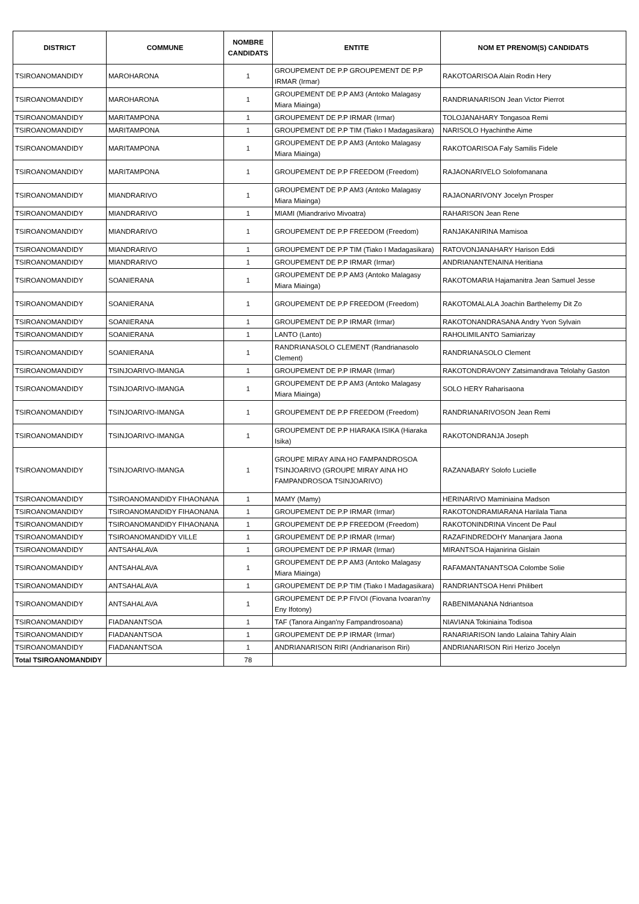| DISTRICT | COMMUNE | NOMBRE CANDIDATS | ENTITE | NOM ET PRENOM(S) CANDIDATS |
| --- | --- | --- | --- | --- |
| TSIROANOMANDIDY | MAROHARONA | 1 | GROUPEMENT DE P.P GROUPEMENT DE P.P IRMAR (Irmar) | RAKOTOARISOA Alain Rodin Hery |
| TSIROANOMANDIDY | MAROHARONA | 1 | GROUPEMENT DE P.P AM3 (Antoko Malagasy Miara Miainga) | RANDRIANARISON Jean Victor Pierrot |
| TSIROANOMANDIDY | MARITAMPONA | 1 | GROUPEMENT DE P.P IRMAR (Irmar) | TOLOJANAHARY Tongasoa Remi |
| TSIROANOMANDIDY | MARITAMPONA | 1 | GROUPEMENT DE P.P TIM (Tiako I Madagasikara) | NARISOLO Hyachinthe Aime |
| TSIROANOMANDIDY | MARITAMPONA | 1 | GROUPEMENT DE P.P AM3 (Antoko Malagasy Miara Miainga) | RAKOTOARISOA Faly Samilis Fidele |
| TSIROANOMANDIDY | MARITAMPONA | 1 | GROUPEMENT DE P.P FREEDOM (Freedom) | RAJAONARIVELO Solofomanana |
| TSIROANOMANDIDY | MIANDRARIVO | 1 | GROUPEMENT DE P.P AM3 (Antoko Malagasy Miara Miainga) | RAJAONARIVONY Jocelyn Prosper |
| TSIROANOMANDIDY | MIANDRARIVO | 1 | MIAMI (Miandrarivo Mivoatra) | RAHARISON Jean Rene |
| TSIROANOMANDIDY | MIANDRARIVO | 1 | GROUPEMENT DE P.P FREEDOM (Freedom) | RANJAKANIRINA Mamisoa |
| TSIROANOMANDIDY | MIANDRARIVO | 1 | GROUPEMENT DE P.P TIM (Tiako I Madagasikara) | RATOVONJANAHARY Harison Eddi |
| TSIROANOMANDIDY | MIANDRARIVO | 1 | GROUPEMENT DE P.P IRMAR (Irmar) | ANDRIANANTENAINA Heritiana |
| TSIROANOMANDIDY | SOANIERANA | 1 | GROUPEMENT DE P.P AM3 (Antoko Malagasy Miara Miainga) | RAKOTOMARIA Hajamanitra Jean Samuel Jesse |
| TSIROANOMANDIDY | SOANIERANA | 1 | GROUPEMENT DE P.P FREEDOM (Freedom) | RAKOTOMALALA Joachin Barthelemy Dit Zo |
| TSIROANOMANDIDY | SOANIERANA | 1 | GROUPEMENT DE P.P IRMAR (Irmar) | RAKOTONANDRASANA Andry Yvon Sylvain |
| TSIROANOMANDIDY | SOANIERANA | 1 | LANTO (Lanto) | RAHOLIMILANTO Samiarizay |
| TSIROANOMANDIDY | SOANIERANA | 1 | RANDRIANASOLO CLEMENT (Randrianasolo Clement) | RANDRIANASOLO Clement |
| TSIROANOMANDIDY | TSINJOARIVO-IMANGA | 1 | GROUPEMENT DE P.P IRMAR (Irmar) | RAKOTONDRAVONY Zatsimandrava Telolahy Gaston |
| TSIROANOMANDIDY | TSINJOARIVO-IMANGA | 1 | GROUPEMENT DE P.P AM3 (Antoko Malagasy Miara Miainga) | SOLO HERY Raharisaona |
| TSIROANOMANDIDY | TSINJOARIVO-IMANGA | 1 | GROUPEMENT DE P.P FREEDOM (Freedom) | RANDRIANARIVOSON Jean Remi |
| TSIROANOMANDIDY | TSINJOARIVO-IMANGA | 1 | GROUPEMENT DE P.P HIARAKA ISIKA (Hiaraka Isika) | RAKOTONDRANJA Joseph |
| TSIROANOMANDIDY | TSINJOARIVO-IMANGA | 1 | GROUPE MIRAY AINA HO FAMPANDROSOA TSINJOARIVO (GROUPE MIRAY AINA HO FAMPANDROSOA TSINJOARIVO) | RAZANABARY Solofo Lucielle |
| TSIROANOMANDIDY | TSIROANOMANDIDY FIHAONANA | 1 | MAMY (Mamy) | HERINARIVO Maminiaina Madson |
| TSIROANOMANDIDY | TSIROANOMANDIDY FIHAONANA | 1 | GROUPEMENT DE P.P IRMAR (Irmar) | RAKOTONDRAMIARANA Harilala Tiana |
| TSIROANOMANDIDY | TSIROANOMANDIDY FIHAONANA | 1 | GROUPEMENT DE P.P FREEDOM (Freedom) | RAKOTONINDRINA Vincent De Paul |
| TSIROANOMANDIDY | TSIROANOMANDIDY VILLE | 1 | GROUPEMENT DE P.P IRMAR (Irmar) | RAZAFINDREDOHY Mananjara Jaona |
| TSIROANOMANDIDY | ANTSAHALAVA | 1 | GROUPEMENT DE P.P IRMAR (Irmar) | MIRANTSOA Hajanirina Gislain |
| TSIROANOMANDIDY | ANTSAHALAVA | 1 | GROUPEMENT DE P.P AM3 (Antoko Malagasy Miara Miainga) | RAFAMANTANANTSOA Colombe Solie |
| TSIROANOMANDIDY | ANTSAHALAVA | 1 | GROUPEMENT DE P.P TIM (Tiako I Madagasikara) | RANDRIANTSOA Henri Philibert |
| TSIROANOMANDIDY | ANTSAHALAVA | 1 | GROUPEMENT DE P.P FIVOI (Fiovana Ivoaran'ny Eny Ifotony) | RABENIMANANA Ndriantsoa |
| TSIROANOMANDIDY | FIADANANTSOA | 1 | TAF (Tanora Aingan'ny Fampandrosoana) | NIAVIANA Tokiniaina Todisoa |
| TSIROANOMANDIDY | FIADANANTSOA | 1 | GROUPEMENT DE P.P IRMAR (Irmar) | RANARIARISON Iando Lalaina Tahiry Alain |
| TSIROANOMANDIDY | FIADANANTSOA | 1 | ANDRIANARISON RIRI (Andrianarison Riri) | ANDRIANARISON Riri Herizo Jocelyn |
| Total TSIROANOMANDIDY | | 78 | | |